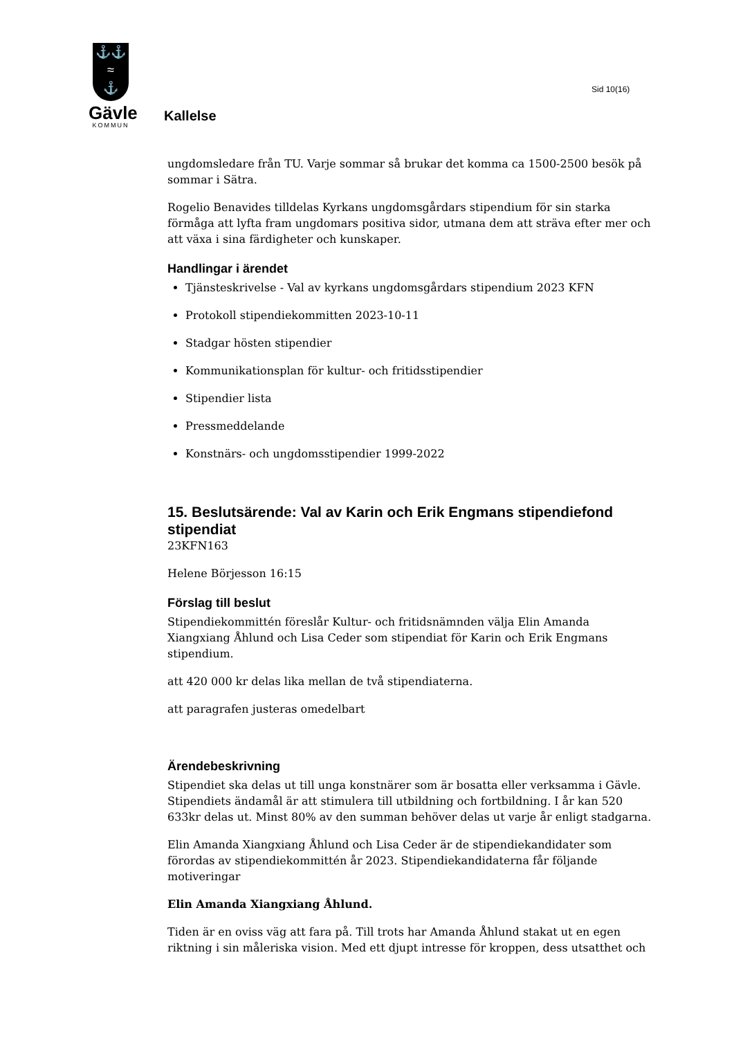⚓⚓
≈
⚓
Gävle
KOMMUN
Sid 10(16)
Kallelse
ungdomsledare från TU. Varje sommar så brukar det komma ca 1500-2500 besök på sommar i Sätra.
Rogelio Benavides tilldelas Kyrkans ungdomsgårdars stipendium för sin starka förmåga att lyfta fram ungdomars positiva sidor, utmana dem att sträva efter mer och att växa i sina färdigheter och kunskaper.
Handlingar i ärendet
Tjänsteskrivelse - Val av kyrkans ungdomsgårdars stipendium 2023 KFN
Protokoll stipendiekommitten 2023-10-11
Stadgar hösten stipendier
Kommunikationsplan för kultur- och fritidsstipendier
Stipendier lista
Pressmeddelande
Konstnärs- och ungdomsstipendier 1999-2022
15. Beslutsärende: Val av Karin och Erik Engmans stipendiefond stipendiat
23KFN163
Helene Börjesson 16:15
Förslag till beslut
Stipendiekommittén föreslår Kultur- och fritidsnämnden välja Elin Amanda Xiangxiang Åhlund och Lisa Ceder som stipendiat för Karin och Erik Engmans stipendium.
att 420 000 kr delas lika mellan de två stipendiaterna.
att paragrafen justeras omedelbart
Ärendebeskrivning
Stipendiet ska delas ut till unga konstnärer som är bosatta eller verksamma i Gävle. Stipendiets ändamål är att stimulera till utbildning och fortbildning. I år kan 520 633kr delas ut. Minst 80% av den summan behöver delas ut varje år enligt stadgarna.
Elin Amanda Xiangxiang Åhlund och Lisa Ceder är de stipendiekandidater som förordas av stipendiekommittén år 2023. Stipendiekandidaterna får följande motiveringar
Elin Amanda Xiangxiang Åhlund.
Tiden är en oviss väg att fara på. Till trots har Amanda Åhlund stakat ut en egen riktning i sin måleriska vision. Med ett djupt intresse för kroppen, dess utsatthet och